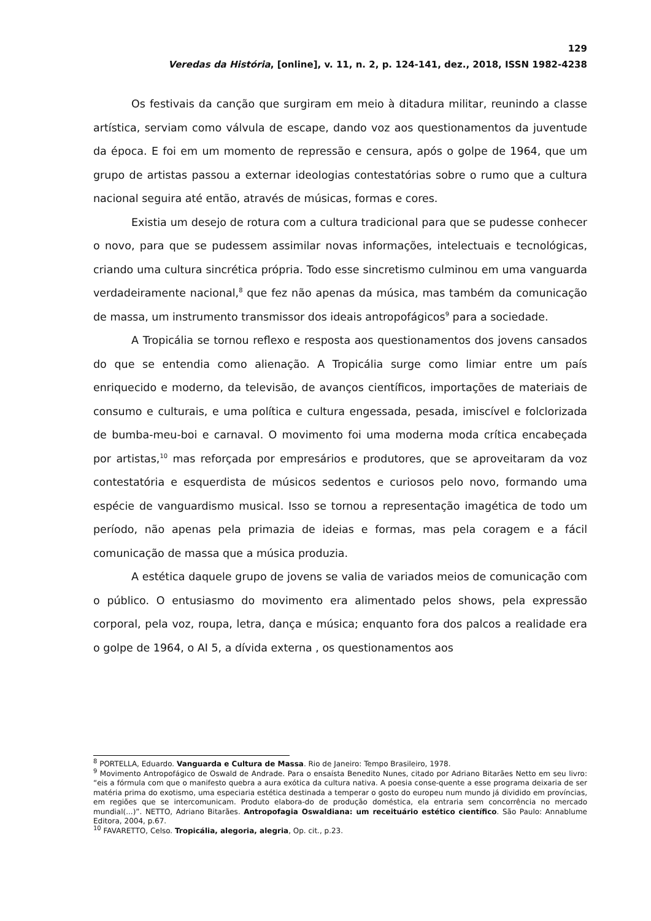129
Veredas da História, [online], v. 11, n. 2, p. 124-141, dez., 2018, ISSN 1982-4238
Os festivais da canção que surgiram em meio à ditadura militar, reunindo a classe artística, serviam como válvula de escape, dando voz aos questionamentos da juventude da época. E foi em um momento de repressão e censura, após o golpe de 1964, que um grupo de artistas passou a externar ideologias contestatórias sobre o rumo que a cultura nacional seguira até então, através de músicas, formas e cores.
Existia um desejo de rotura com a cultura tradicional para que se pudesse conhecer o novo, para que se pudessem assimilar novas informações, intelectuais e tecnológicas, criando uma cultura sincrética própria. Todo esse sincretismo culminou em uma vanguarda verdadeiramente nacional,<sup>8</sup> que fez não apenas da música, mas também da comunicação de massa, um instrumento transmissor dos ideais antropofágicos<sup>9</sup> para a sociedade.
A Tropicália se tornou reflexo e resposta aos questionamentos dos jovens cansados do que se entendia como alienação. A Tropicália surge como limiar entre um país enriquecido e moderno, da televisão, de avanços científicos, importações de materiais de consumo e culturais, e uma política e cultura engessada, pesada, imiscível e folclorizada de bumba-meu-boi e carnaval. O movimento foi uma moderna moda crítica encabeçada por artistas,<sup>10</sup> mas reforçada por empresários e produtores, que se aproveitaram da voz contestatória e esquerdista de músicos sedentos e curiosos pelo novo, formando uma espécie de vanguardismo musical. Isso se tornou a representação imagética de todo um período, não apenas pela primazia de ideias e formas, mas pela coragem e a fácil comunicação de massa que a música produzia.
A estética daquele grupo de jovens se valia de variados meios de comunicação com o público. O entusiasmo do movimento era alimentado pelos shows, pela expressão corporal, pela voz, roupa, letra, dança e música; enquanto fora dos palcos a realidade era o golpe de 1964, o AI 5, a dívida externa , os questionamentos aos
<sup>8</sup> PORTELLA, Eduardo. Vanguarda e Cultura de Massa. Rio de Janeiro: Tempo Brasileiro, 1978.
<sup>9</sup> Movimento Antropofágico de Oswald de Andrade. Para o ensaísta Benedito Nunes, citado por Adriano Bitarães Netto em seu livro: “eis a fórmula com que o manifesto quebra a aura exótica da cultura nativa. A poesia conse-quente a esse programa deixaria de ser matéria prima do exotismo, uma especiaria estética destinada a temperar o gosto do europeu num mundo já dividido em províncias, em regiões que se intercomunicam. Produto elabora-do de produção doméstica, ela entraria sem concorrência no mercado mundial(...)”. NETTO, Adriano Bitarães. Antropofagia Oswaldiana: um receituário estético científico. São Paulo: Annablume Editora, 2004, p.67.
<sup>10</sup> FAVARETTO, Celso. Tropicália, alegoria, alegria, Op. cit., p.23.